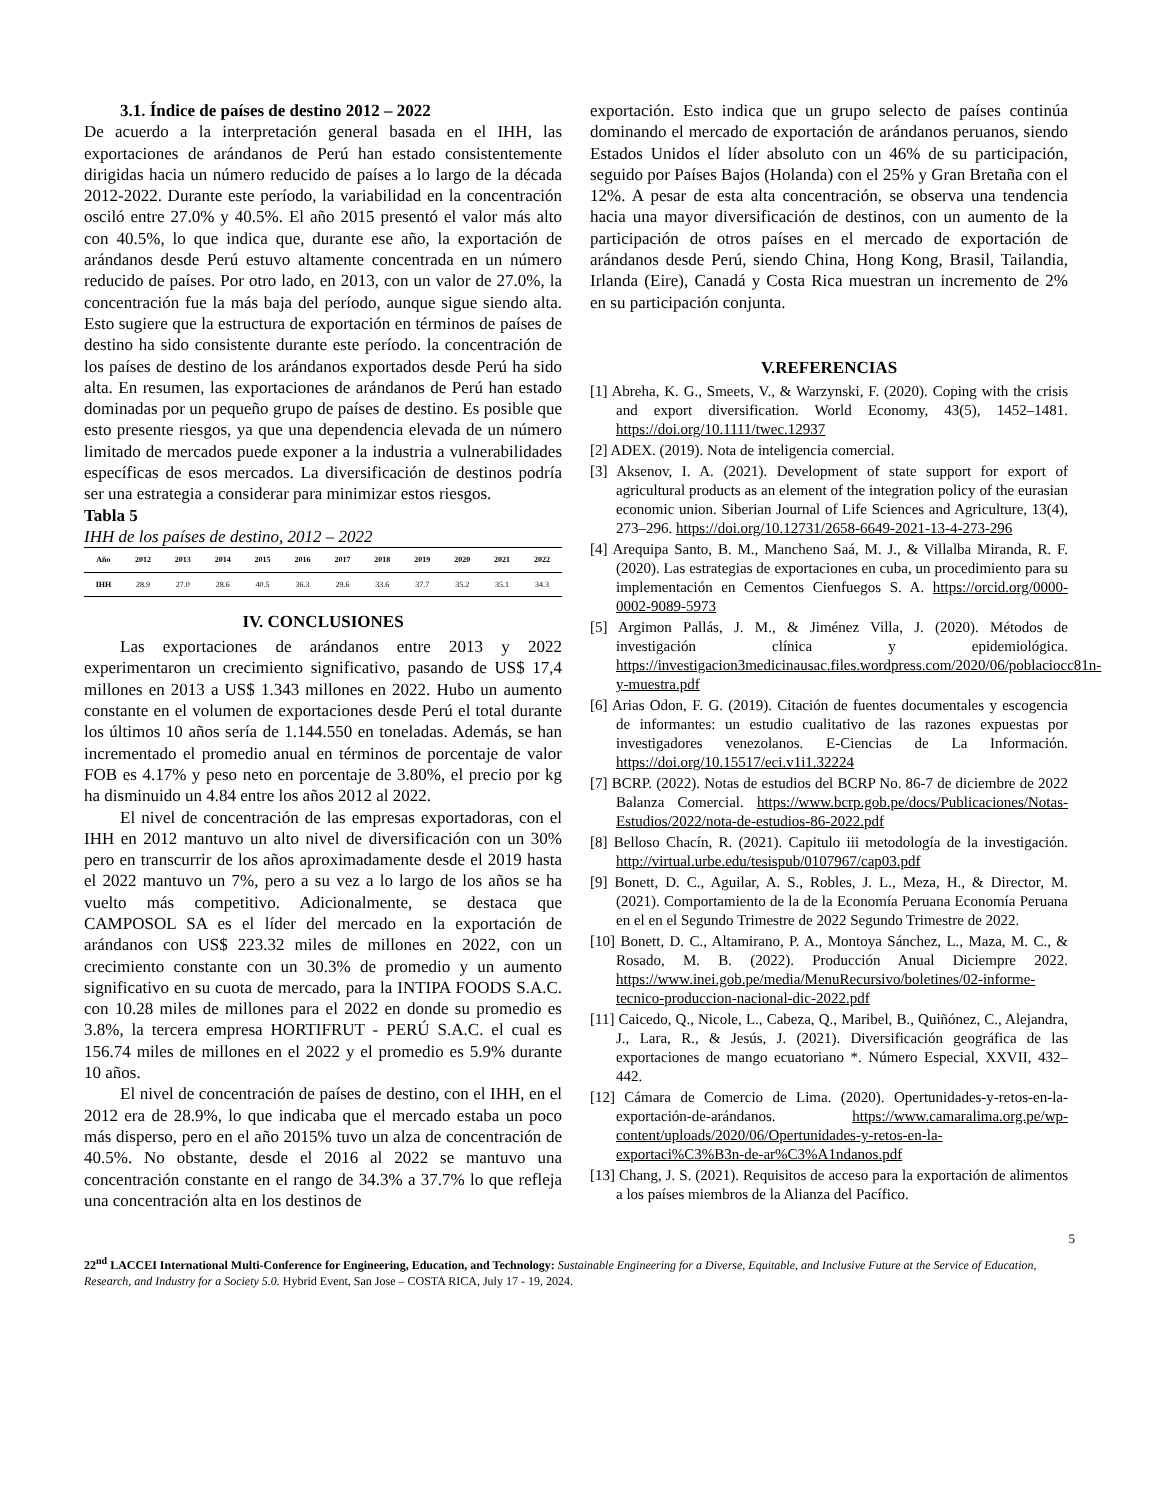3.1. Índice de países de destino 2012 – 2022
De acuerdo a la interpretación general basada en el IHH, las exportaciones de arándanos de Perú han estado consistentemente dirigidas hacia un número reducido de países a lo largo de la década 2012-2022. Durante este período, la variabilidad en la concentración osciló entre 27.0% y 40.5%. El año 2015 presentó el valor más alto con 40.5%, lo que indica que, durante ese año, la exportación de arándanos desde Perú estuvo altamente concentrada en un número reducido de países. Por otro lado, en 2013, con un valor de 27.0%, la concentración fue la más baja del período, aunque sigue siendo alta. Esto sugiere que la estructura de exportación en términos de países de destino ha sido consistente durante este período. la concentración de los países de destino de los arándanos exportados desde Perú ha sido alta. En resumen, las exportaciones de arándanos de Perú han estado dominadas por un pequeño grupo de países de destino. Es posible que esto presente riesgos, ya que una dependencia elevada de un número limitado de mercados puede exponer a la industria a vulnerabilidades específicas de esos mercados. La diversificación de destinos podría ser una estrategia a considerar para minimizar estos riesgos.
Tabla 5
IHH de los países de destino, 2012 – 2022
| Año | 2012 | 2013 | 2014 | 2015 | 2016 | 2017 | 2018 | 2019 | 2020 | 2021 | 2022 |
| --- | --- | --- | --- | --- | --- | --- | --- | --- | --- | --- | --- |
| IHH | 28.9 | 27.0 | 28.6 | 40.5 | 36.3 | 29.6 | 33.6 | 37.7 | 35.2 | 35.1 | 34.3 |
IV. CONCLUSIONES
Las exportaciones de arándanos entre 2013 y 2022 experimentaron un crecimiento significativo, pasando de US$ 17,4 millones en 2013 a US$ 1.343 millones en 2022. Hubo un aumento constante en el volumen de exportaciones desde Perú el total durante los últimos 10 años sería de 1.144.550 en toneladas. Además, se han incrementado el promedio anual en términos de porcentaje de valor FOB es 4.17% y peso neto en porcentaje de 3.80%, el precio por kg ha disminuido un 4.84 entre los años 2012 al 2022.
El nivel de concentración de las empresas exportadoras, con el IHH en 2012 mantuvo un alto nivel de diversificación con un 30% pero en transcurrir de los años aproximadamente desde el 2019 hasta el 2022 mantuvo un 7%, pero a su vez a lo largo de los años se ha vuelto más competitivo. Adicionalmente, se destaca que CAMPOSOL SA es el líder del mercado en la exportación de arándanos con US$ 223.32 miles de millones en 2022, con un crecimiento constante con un 30.3% de promedio y un aumento significativo en su cuota de mercado, para la INTIPA FOODS S.A.C. con 10.28 miles de millones para el 2022 en donde su promedio es 3.8%, la tercera empresa HORTIFRUT - PERÚ S.A.C. el cual es 156.74 miles de millones en el 2022 y el promedio es 5.9% durante 10 años.
El nivel de concentración de países de destino, con el IHH, en el 2012 era de 28.9%, lo que indicaba que el mercado estaba un poco más disperso, pero en el año 2015% tuvo un alza de concentración de 40.5%. No obstante, desde el 2016 al 2022 se mantuvo una concentración constante en el rango de 34.3% a 37.7% lo que refleja una concentración alta en los destinos de
exportación. Esto indica que un grupo selecto de países continúa dominando el mercado de exportación de arándanos peruanos, siendo Estados Unidos el líder absoluto con un 46% de su participación, seguido por Países Bajos (Holanda) con el 25% y Gran Bretaña con el 12%. A pesar de esta alta concentración, se observa una tendencia hacia una mayor diversificación de destinos, con un aumento de la participación de otros países en el mercado de exportación de arándanos desde Perú, siendo China, Hong Kong, Brasil, Tailandia, Irlanda (Eire), Canadá y Costa Rica muestran un incremento de 2% en su participación conjunta.
V.REFERENCIAS
[1] Abreha, K. G., Smeets, V., & Warzynski, F. (2020). Coping with the crisis and export diversification. World Economy, 43(5), 1452–1481. https://doi.org/10.1111/twec.12937
[2] ADEX. (2019). Nota de inteligencia comercial.
[3] Aksenov, I. A. (2021). Development of state support for export of agricultural products as an element of the integration policy of the eurasian economic union. Siberian Journal of Life Sciences and Agriculture, 13(4), 273–296. https://doi.org/10.12731/2658-6649-2021-13-4-273-296
[4] Arequipa Santo, B. M., Mancheno Saá, M. J., & Villalba Miranda, R. F. (2020). Las estrategias de exportaciones en cuba, un procedimiento para su implementación en Cementos Cienfuegos S. A. https://orcid.org/0000-0002-9089-5973
[5] Argimon Pallás, J. M., & Jiménez Villa, J. (2020). Métodos de investigación clínica y epidemiológica. https://investigacion3medicinausac.files.wordpress.com/2020/06/poblaciocc81n-y-muestra.pdf
[6] Arias Odon, F. G. (2019). Citación de fuentes documentales y escogencia de informantes: un estudio cualitativo de las razones expuestas por investigadores venezolanos. E-Ciencias de La Información. https://doi.org/10.15517/eci.v1i1.32224
[7] BCRP. (2022). Notas de estudios del BCRP No. 86-7 de diciembre de 2022 Balanza Comercial. https://www.bcrp.gob.pe/docs/Publicaciones/Notas-Estudios/2022/nota-de-estudios-86-2022.pdf
[8] Belloso Chacín, R. (2021). Capitulo iii metodología de la investigación. http://virtual.urbe.edu/tesispub/0107967/cap03.pdf
[9] Bonett, D. C., Aguilar, A. S., Robles, J. L., Meza, H., & Director, M. (2021). Comportamiento de la de la Economía Peruana Economía Peruana en el en el Segundo Trimestre de 2022 Segundo Trimestre de 2022.
[10] Bonett, D. C., Altamirano, P. A., Montoya Sánchez, L., Maza, M. C., & Rosado, M. B. (2022). Producción Anual Diciempre 2022. https://www.inei.gob.pe/media/MenuRecursivo/boletines/02-informe-tecnico-produccion-nacional-dic-2022.pdf
[11] Caicedo, Q., Nicole, L., Cabeza, Q., Maribel, B., Quiñónez, C., Alejandra, J., Lara, R., & Jesús, J. (2021). Diversificación geográfica de las exportaciones de mango ecuatoriano *. Número Especial, XXVII, 432–442.
[12] Cámara de Comercio de Lima. (2020). Opertunidades-y-retos-en-la-exportación-de-arándanos. https://www.camaralima.org.pe/wp-content/uploads/2020/06/Opertunidades-y-retos-en-la-exportaci%C3%B3n-de-ar%C3%A1ndanos.pdf
[13] Chang, J. S. (2021). Requisitos de acceso para la exportación de alimentos a los países miembros de la Alianza del Pacífico.
5
22<sup>nd</sup> LACCEI International Multi-Conference for Engineering, Education, and Technology: Sustainable Engineering for a Diverse, Equitable, and Inclusive Future at the Service of Education, Research, and Industry for a Society 5.0. Hybrid Event, San Jose – COSTA RICA, July 17 - 19, 2024.